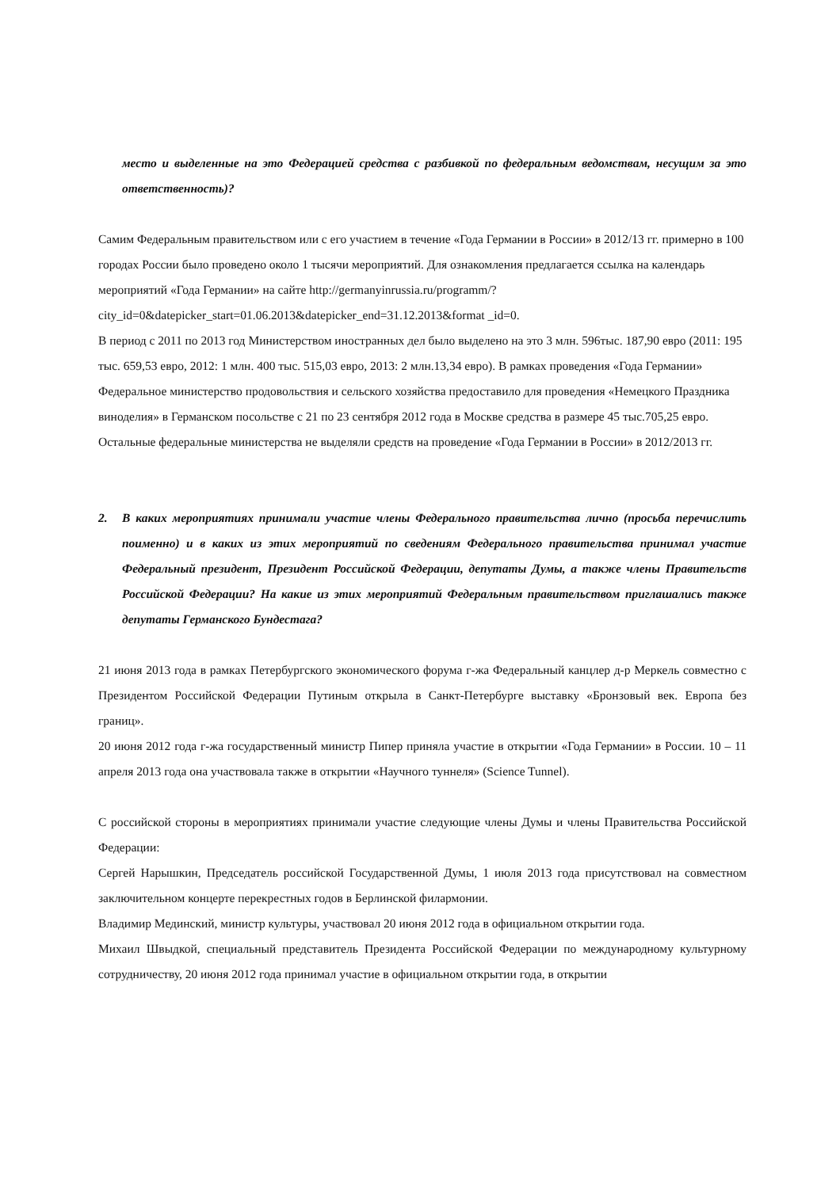место и выделенные на это Федерацией средства с разбивкой по федеральным ведомствам, несущим за это ответственность)?
Самим Федеральным правительством или с его участием в течение «Года Германии в России» в 2012/13 гг. примерно в 100 городах России было проведено около 1 тысячи мероприятий. Для ознакомления предлагается ссылка на календарь мероприятий «Года Германии» на сайте http://germanyinrussia.ru/programm/?city_id=0&datepicker_start=01.06.2013&datepicker_end=31.12.2013&format _id=0.
В период с 2011 по 2013 год Министерством иностранных дел было выделено на это 3 млн. 596тыс. 187,90 евро (2011: 195 тыс. 659,53 евро, 2012: 1 млн. 400 тыс. 515,03 евро, 2013: 2 млн.13,34 евро). В рамках проведения «Года Германии» Федеральное министерство продовольствия и сельского хозяйства предоставило для проведения «Немецкого Праздника виноделия» в Германском посольстве с 21 по 23 сентября 2012 года в Москве средства в размере 45 тыс.705,25 евро.
Остальные федеральные министерства не выделяли средств на проведение «Года Германии в России» в 2012/2013 гг.
2. В каких мероприятиях принимали участие члены Федерального правительства лично (просьба перечислить поименно) и в каких из этих мероприятий по сведениям Федерального правительства принимал участие Федеральный президент, Президент Российской Федерации, депутаты Думы, а также члены Правительств Российской Федерации? На какие из этих мероприятий Федеральным правительством приглашались также депутаты Германского Бундестага?
21 июня 2013 года в рамках Петербургского экономического форума г-жа Федеральный канцлер д-р Меркель совместно с Президентом Российской Федерации Путиным открыла в Санкт-Петербурге выставку «Бронзовый век. Европа без границ».
20 июня 2012 года г-жа государственный министр Пипер приняла участие в открытии «Года Германии» в России. 10 – 11 апреля 2013 года она участвовала также в открытии «Научного туннеля» (Science Tunnel).
С российской стороны в мероприятиях принимали участие следующие члены Думы и члены Правительства Российской Федерации:
Сергей Нарышкин, Председатель российской Государственной Думы, 1 июля 2013 года присутствовал на совместном заключительном концерте перекрестных годов в Берлинской филармонии.
Владимир Мединский, министр культуры, участвовал 20 июня 2012 года в официальном открытии года.
Михаил Швыдкой, специальный представитель Президента Российской Федерации по международному культурному сотрудничеству, 20 июня 2012 года принимал участие в официальном открытии года, в открытии